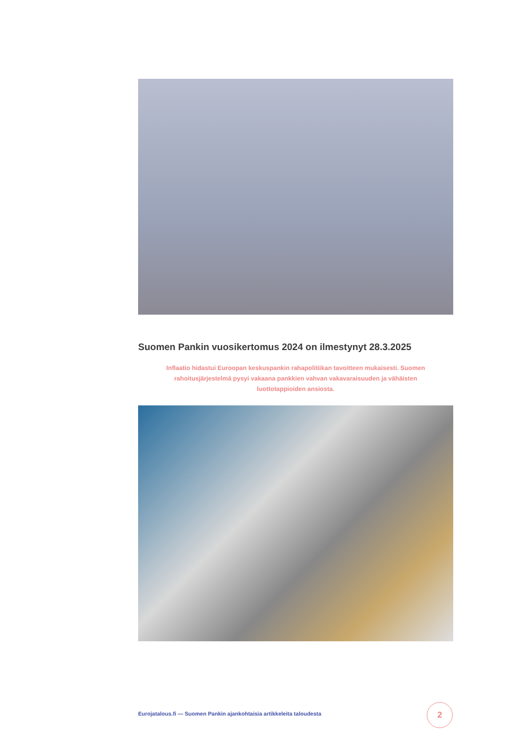Suomen Pankin vuosikertomus 2024 on ilmestynyt 28.3.2025
Inflaatio hidastui Euroopan keskuspankin rahapolitiikan tavoitteen mukaisesti. Suomen rahoitusjärjestelmä pysyi vakaana pankkien vahvan vakavaraisuuden ja vähäisten luottotappioiden ansiosta.
Eurojatalous.fi — Suomen Pankin ajankohtaisia artikkeleita taloudesta
2